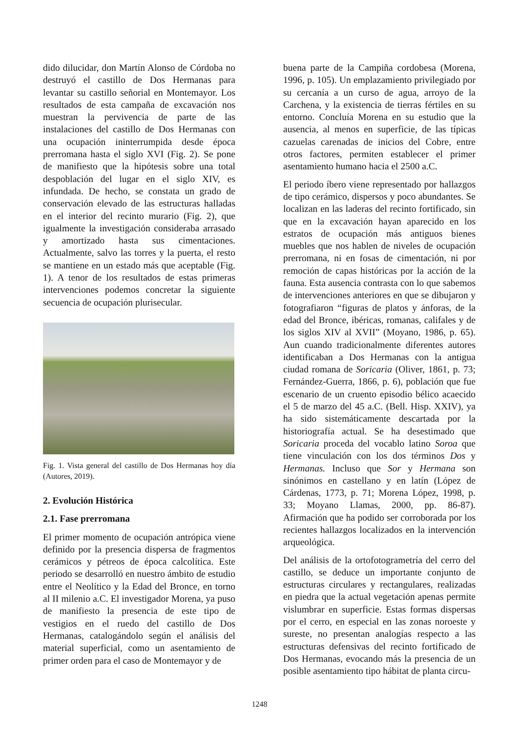dido dilucidar, don Martín Alonso de Córdoba no destruyó el castillo de Dos Hermanas para levantar su castillo señorial en Montemayor. Los resultados de esta campaña de excavación nos muestran la pervivencia de parte de las instalaciones del castillo de Dos Hermanas con una ocupación ininterrumpida desde época prerromana hasta el siglo XVI (Fig. 2). Se pone de manifiesto que la hipótesis sobre una total despoblación del lugar en el siglo XIV, es infundada. De hecho, se constata un grado de conservación elevado de las estructuras halladas en el interior del recinto murario (Fig. 2), que igualmente la investigación consideraba arrasado y amortizado hasta sus cimentaciones. Actualmente, salvo las torres y la puerta, el resto se mantiene en un estado más que aceptable (Fig. 1). A tenor de los resultados de estas primeras intervenciones podemos concretar la siguiente secuencia de ocupación plurisecular.
Fig. 1. Vista general del castillo de Dos Hermanas hoy día (Autores, 2019).
2. Evolución Histórica
2.1. Fase prerromana
El primer momento de ocupación antrópica viene definido por la presencia dispersa de fragmentos cerámicos y pétreos de época calcolítica. Este periodo se desarrolló en nuestro ámbito de estudio entre el Neolítico y la Edad del Bronce, en torno al II milenio a.C. El investigador Morena, ya puso de manifiesto la presencia de este tipo de vestigios en el ruedo del castillo de Dos Hermanas, catalogándolo según el análisis del material superficial, como un asentamiento de primer orden para el caso de Montemayor y de
buena parte de la Campiña cordobesa (Morena, 1996, p. 105). Un emplazamiento privilegiado por su cercanía a un curso de agua, arroyo de la Carchena, y la existencia de tierras fértiles en su entorno. Concluía Morena en su estudio que la ausencia, al menos en superficie, de las típicas cazuelas carenadas de inicios del Cobre, entre otros factores, permiten establecer el primer asentamiento humano hacia el 2500 a.C.
El periodo íbero viene representado por hallazgos de tipo cerámico, dispersos y poco abundantes. Se localizan en las laderas del recinto fortificado, sin que en la excavación hayan aparecido en los estratos de ocupación más antiguos bienes muebles que nos hablen de niveles de ocupación prerromana, ni en fosas de cimentación, ni por remoción de capas históricas por la acción de la fauna. Esta ausencia contrasta con lo que sabemos de intervenciones anteriores en que se dibujaron y fotografiaron “figuras de platos y ánforas, de la edad del Bronce, ibéricas, romanas, califales y de los siglos XIV al XVII” (Moyano, 1986, p. 65). Aun cuando tradicionalmente diferentes autores identificaban a Dos Hermanas con la antigua ciudad romana de Soricaria (Oliver, 1861, p. 73; Fernández-Guerra, 1866, p. 6), población que fue escenario de un cruento episodio bélico acaecido el 5 de marzo del 45 a.C. (Bell. Hisp. XXIV), ya ha sido sistemáticamente descartada por la historiografía actual. Se ha desestimado que Soricaria proceda del vocablo latino Soroa que tiene vinculación con los dos términos Dos y Hermanas. Incluso que Sor y Hermana son sinónimos en castellano y en latín (López de Cárdenas, 1773, p. 71; Morena López, 1998, p. 33; Moyano Llamas, 2000, pp. 86-87). Afirmación que ha podido ser corroborada por los recientes hallazgos localizados en la intervención arqueológica.
Del análisis de la ortofotogrametría del cerro del castillo, se deduce un importante conjunto de estructuras circulares y rectangulares, realizadas en piedra que la actual vegetación apenas permite vislumbrar en superficie. Estas formas dispersas por el cerro, en especial en las zonas noroeste y sureste, no presentan analogías respecto a las estructuras defensivas del recinto fortificado de Dos Hermanas, evocando más la presencia de un posible asentamiento tipo hábitat de planta circu-
1248